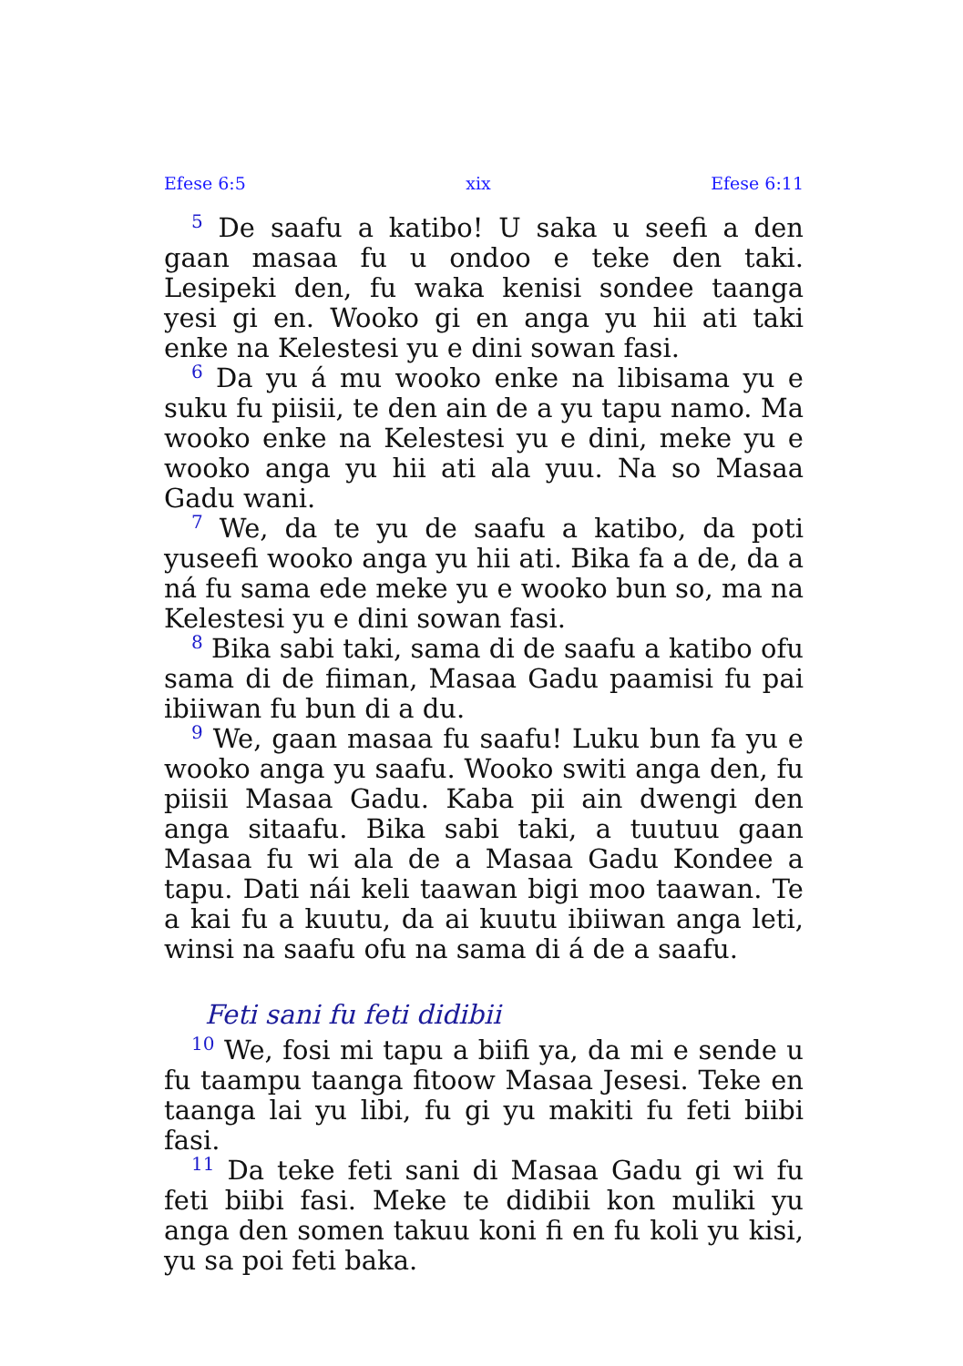Efese 6:5 xix Efese 6:11
<sup>5</sup> De saafu a katibo! U saka u seefi a den gaan masaa fu u ondoo e teke den taki. Lesipeki den, fu waka kenisi sondee taanga yesi gi en. Wooko gi en anga yu hii ati taki enke na Kelestesi yu e dini sowan fasi.
<sup>6</sup> Da yu á mu wooko enke na libisama yu e suku fu piisii, te den ain de a yu tapu namo. Ma wooko enke na Kelestesi yu e dini, meke yu e wooko anga yu hii ati ala yuu. Na so Masaa Gadu wani.
<sup>7</sup> We, da te yu de saafu a katibo, da poti yuseefi wooko anga yu hii ati. Bika fa a de, da a ná fu sama ede meke yu e wooko bun so, ma na Kelestesi yu e dini sowan fasi.
<sup>8</sup> Bika sabi taki, sama di de saafu a katibo ofu sama di de fiiman, Masaa Gadu paamisi fu pai ibiiwan fu bun di a du.
<sup>9</sup> We, gaan masaa fu saafu! Luku bun fa yu e wooko anga yu saafu. Wooko switi anga den, fu piisii Masaa Gadu. Kaba pii ain dwengi den anga sitaafu. Bika sabi taki, a tuutuu gaan Masaa fu wi ala de a Masaa Gadu Kondee a tapu. Dati nái keli taawan bigi moo taawan. Te a kai fu a kuutu, da ai kuutu ibiiwan anga leti, winsi na saafu ofu na sama di á de a saafu.
Feti sani fu feti didibii
<sup>10</sup> We, fosi mi tapu a biifi ya, da mi e sende u fu taampu taanga fitoow Masaa Jesesi. Teke en taanga lai yu libi, fu gi yu makiti fu feti biibi fasi.
<sup>11</sup> Da teke feti sani di Masaa Gadu gi wi fu feti biibi fasi. Meke te didibii kon muliki yu anga den somen takuu koni fi en fu koli yu kisi, yu sa poi feti baka.